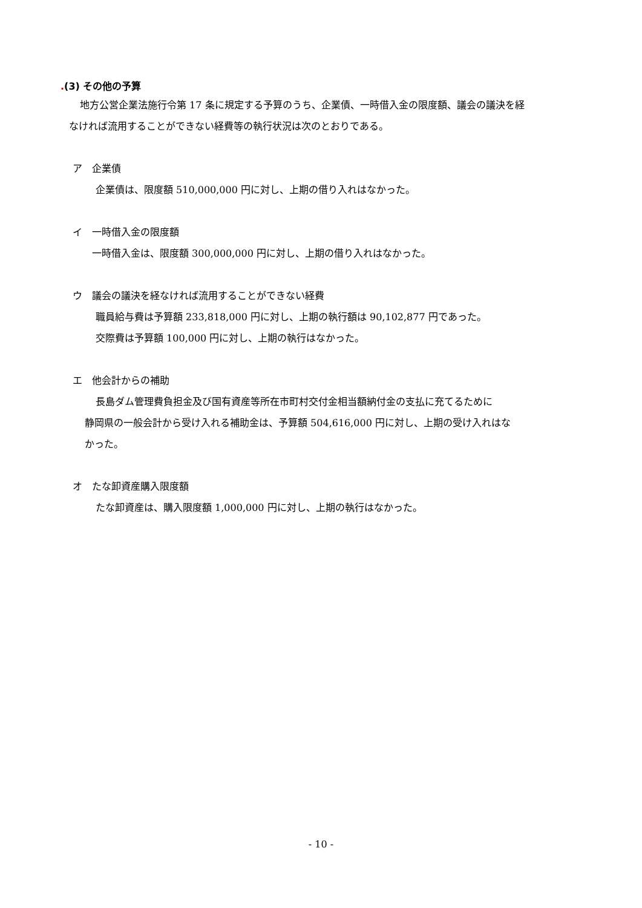.(3) その他の予算
地方公営企業法施行令第 17 条に規定する予算のうち、企業債、一時借入金の限度額、議会の議決を経
なければ流用することができない経費等の執行状況は次のとおりである。
ア　企業債
企業債は、限度額 510,000,000 円に対し、上期の借り入れはなかった。
イ　一時借入金の限度額
一時借入金は、限度額 300,000,000 円に対し、上期の借り入れはなかった。
ウ　議会の議決を経なければ流用することができない経費
職員給与費は予算額 233,818,000 円に対し、上期の執行額は 90,102,877 円であった。
交際費は予算額 100,000 円に対し、上期の執行はなかった。
エ　他会計からの補助
長島ダム管理費負担金及び国有資産等所在市町村交付金相当額納付金の支払に充てるために
静岡県の一般会計から受け入れる補助金は、予算額 504,616,000 円に対し、上期の受け入れはな
かった。
オ　たな卸資産購入限度額
たな卸資産は、購入限度額 1,000,000 円に対し、上期の執行はなかった。
- 10 -